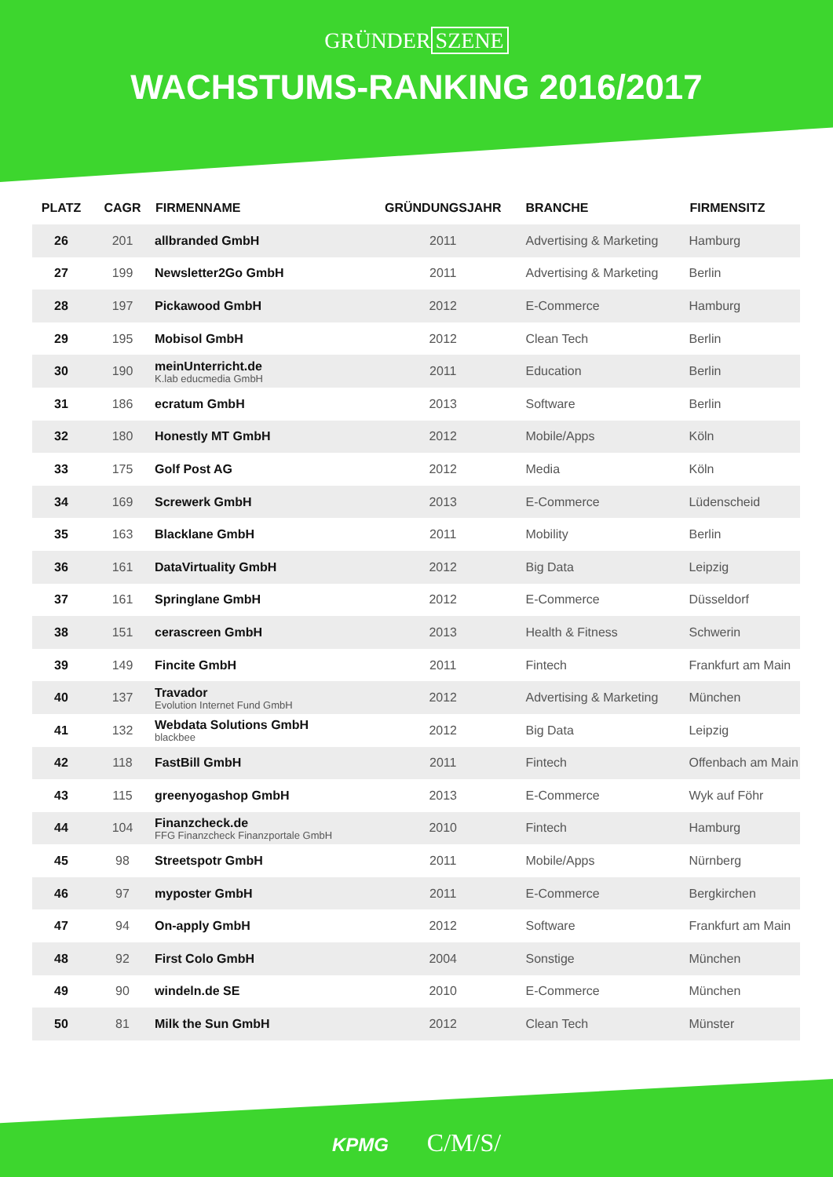GRÜNDER SZENE
WACHSTUMS-RANKING 2016/2017
| PLATZ | CAGR | FIRMENNAME | GRÜNDUNGSJAHR | BRANCHE | FIRMENSITZ |
| --- | --- | --- | --- | --- | --- |
| 26 | 201 | allbranded GmbH | 2011 | Advertising & Marketing | Hamburg |
| 27 | 199 | Newsletter2Go GmbH | 2011 | Advertising & Marketing | Berlin |
| 28 | 197 | Pickawood GmbH | 2012 | E-Commerce | Hamburg |
| 29 | 195 | Mobisol GmbH | 2012 | Clean Tech | Berlin |
| 30 | 190 | meinUnterricht.de K.lab educmedia GmbH | 2011 | Education | Berlin |
| 31 | 186 | ecratum GmbH | 2013 | Software | Berlin |
| 32 | 180 | Honestly MT GmbH | 2012 | Mobile/Apps | Köln |
| 33 | 175 | Golf Post AG | 2012 | Media | Köln |
| 34 | 169 | Screwerk GmbH | 2013 | E-Commerce | Lüdenscheid |
| 35 | 163 | Blacklane GmbH | 2011 | Mobility | Berlin |
| 36 | 161 | DataVirtuality GmbH | 2012 | Big Data | Leipzig |
| 37 | 161 | Springlane GmbH | 2012 | E-Commerce | Düsseldorf |
| 38 | 151 | cerascreen GmbH | 2013 | Health & Fitness | Schwerin |
| 39 | 149 | Fincite GmbH | 2011 | Fintech | Frankfurt am Main |
| 40 | 137 | Travador Evolution Internet Fund GmbH | 2012 | Advertising & Marketing | München |
| 41 | 132 | Webdata Solutions GmbH blackbee | 2012 | Big Data | Leipzig |
| 42 | 118 | FastBill GmbH | 2011 | Fintech | Offenbach am Main |
| 43 | 115 | greenyogashop GmbH | 2013 | E-Commerce | Wyk auf Föhr |
| 44 | 104 | Finanzcheck.de FFG Finanzcheck Finanzportale GmbH | 2010 | Fintech | Hamburg |
| 45 | 98 | Streetspotr GmbH | 2011 | Mobile/Apps | Nürnberg |
| 46 | 97 | myposter GmbH | 2011 | E-Commerce | Bergkirchen |
| 47 | 94 | On-apply GmbH | 2012 | Software | Frankfurt am Main |
| 48 | 92 | First Colo GmbH | 2004 | Sonstige | München |
| 49 | 90 | windeln.de SE | 2010 | E-Commerce | München |
| 50 | 81 | Milk the Sun GmbH | 2012 | Clean Tech | Münster |
KPMG C/M/S/